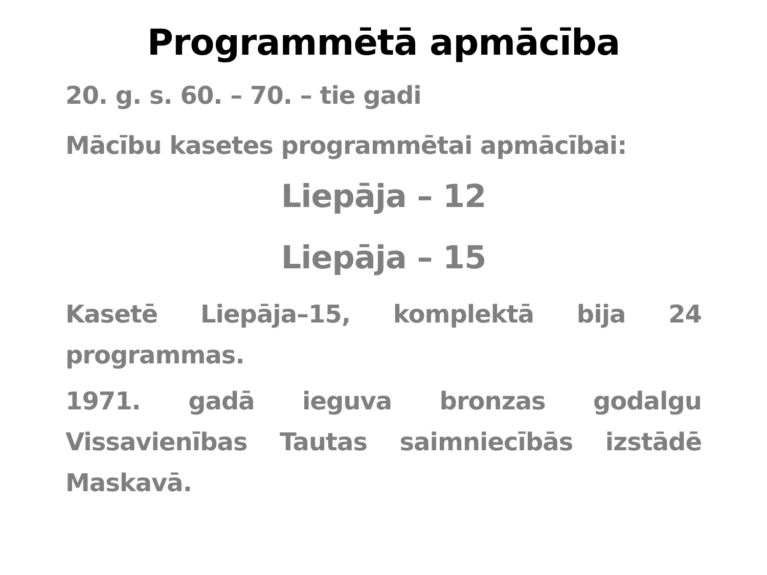Programmētā apmācība
20. g. s. 60. – 70. – tie gadi
Mācību kasetes programmētai apmācībai:
Liepāja – 12
Liepāja – 15
Kasetē Liepāja–15, komplektā bija 24 programmas.
1971. gadā ieguva bronzas godalgu Vissavienības Tautas saimniecībās izstādē Maskavā.